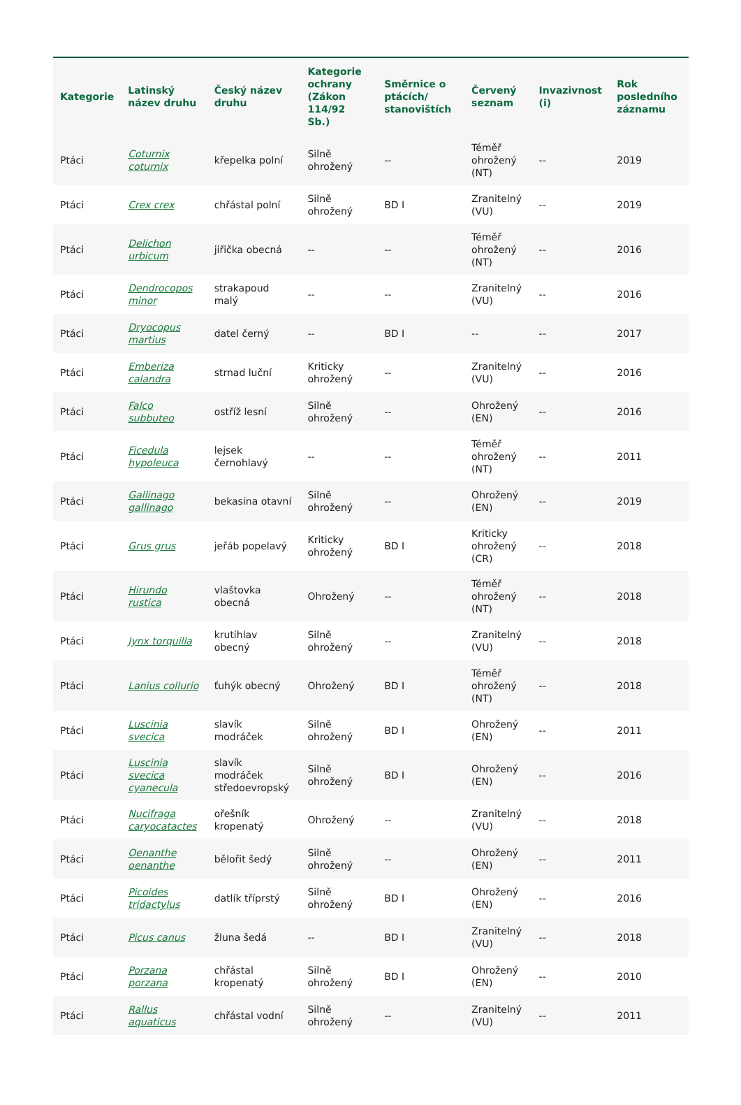| Kategorie | Latinský název druhu | Český název druhu | Kategorie ochrany (Zákon 114/92 Sb.) | Směrnice o ptácích/ stanovištích | Červený seznam | Invazivnost (i) | Rok posledního záznamu |
| --- | --- | --- | --- | --- | --- | --- | --- |
| Ptáci | Coturnix coturnix | křepelka polní | Silně ohrožený | -- | Téměř ohrožený (NT) | -- | 2019 |
| Ptáci | Crex crex | chřástal polní | Silně ohrožený | BD I | Zranitelný (VU) | -- | 2019 |
| Ptáci | Delichon urbicum | jiřička obecná | -- | -- | Téměř ohrožený (NT) | -- | 2016 |
| Ptáci | Dendrocopos minor | strakapoud malý | -- | -- | Zranitelný (VU) | -- | 2016 |
| Ptáci | Dryocopus martius | datel černý | -- | BD I | -- | -- | 2017 |
| Ptáci | Emberiza calandra | strnad luční | Kriticky ohrožený | -- | Zranitelný (VU) | -- | 2016 |
| Ptáci | Falco subbuteo | ostříž lesní | Silně ohrožený | -- | Ohrožený (EN) | -- | 2016 |
| Ptáci | Ficedula hypoleuca | lejsek černohlavý | -- | -- | Téměř ohrožený (NT) | -- | 2011 |
| Ptáci | Gallinago gallinago | bekasina otavní | Silně ohrožený | -- | Ohrožený (EN) | -- | 2019 |
| Ptáci | Grus grus | jeřáb popelavý | Kriticky ohrožený | BD I | Kriticky ohrožený (CR) | -- | 2018 |
| Ptáci | Hirundo rustica | vlaštovka obecná | Ohrožený | -- | Téměř ohrožený (NT) | -- | 2018 |
| Ptáci | Jynx torquilla | krutihlav obecný | Silně ohrožený | -- | Zranitelný (VU) | -- | 2018 |
| Ptáci | Lanius collurio | ťuhýk obecný | Ohrožený | BD I | Téměř ohrožený (NT) | -- | 2018 |
| Ptáci | Luscinia svecica | slavík modráček | Silně ohrožený | BD I | Ohrožený (EN) | -- | 2011 |
| Ptáci | Luscinia svecica cyanecula | slavík modráček středoevropský | Silně ohrožený | BD I | Ohrožený (EN) | -- | 2016 |
| Ptáci | Nucifraga caryocatactes | ořešník kropenatý | Ohrožený | -- | Zranitelný (VU) | -- | 2018 |
| Ptáci | Oenanthe oenanthe | bělořit šedý | Silně ohrožený | -- | Ohrožený (EN) | -- | 2011 |
| Ptáci | Picoides tridactylus | datlík tříprstý | Silně ohrožený | BD I | Ohrožený (EN) | -- | 2016 |
| Ptáci | Picus canus | žluna šedá | -- | BD I | Zranitelný (VU) | -- | 2018 |
| Ptáci | Porzana porzana | chřástal kropenatý | Silně ohrožený | BD I | Ohrožený (EN) | -- | 2010 |
| Ptáci | Rallus aquaticus | chřástal vodní | Silně ohrožený | -- | Zranitelný (VU) | -- | 2011 |